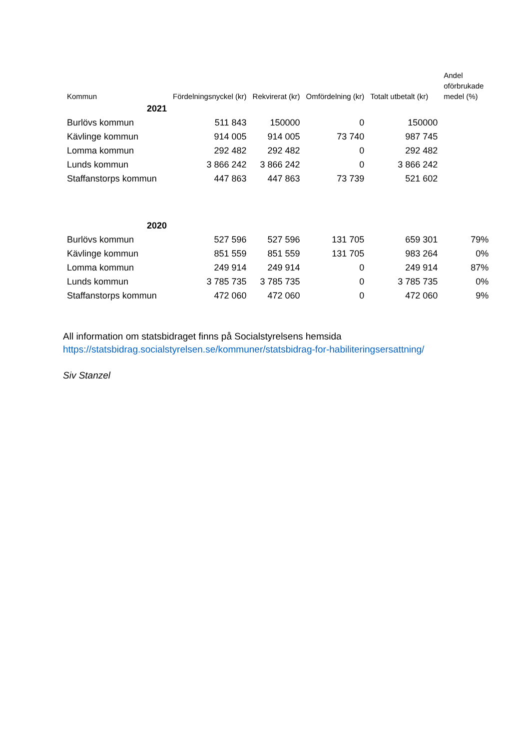| Kommun | Fördelningsnyckel (kr) | Rekvirerat (kr) | Omfördelning (kr) | Totalt utbetalt (kr) | Andel oförbrukade medel (%) |
| --- | --- | --- | --- | --- | --- |
| 2021 | | | | | |
| Burlövs kommun | 511 843 | 150000 | 0 | 150000 | |
| Kävlinge kommun | 914 005 | 914 005 | 73 740 | 987 745 | |
| Lomma kommun | 292 482 | 292 482 | 0 | 292 482 | |
| Lunds kommun | 3 866 242 | 3 866 242 | 0 | 3 866 242 | |
| Staffanstorps kommun | 447 863 | 447 863 | 73 739 | 521 602 | |
| 2020 | | | | | |
| Burlövs kommun | 527 596 | 527 596 | 131 705 | 659 301 | 79% |
| Kävlinge kommun | 851 559 | 851 559 | 131 705 | 983 264 | 0% |
| Lomma kommun | 249 914 | 249 914 | 0 | 249 914 | 87% |
| Lunds kommun | 3 785 735 | 3 785 735 | 0 | 3 785 735 | 0% |
| Staffanstorps kommun | 472 060 | 472 060 | 0 | 472 060 | 9% |
All information om statsbidraget finns på Socialstyrelsens hemsida
https://statsbidrag.socialstyrelsen.se/kommuner/statsbidrag-for-habiliteringsersattning/
Siv Stanzel